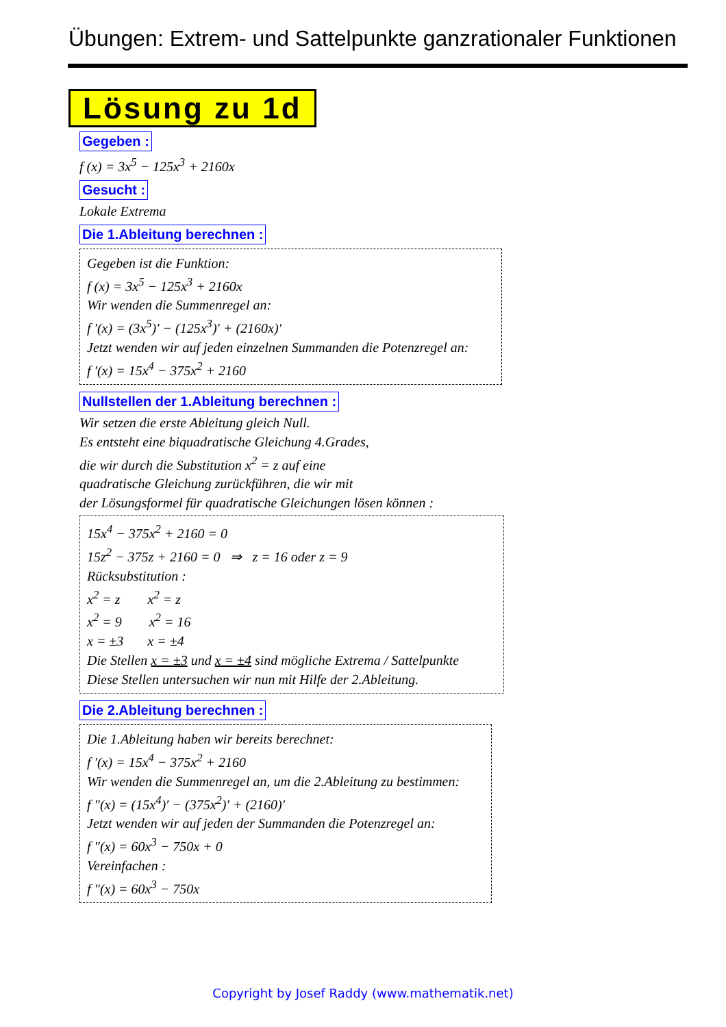Übungen: Extrem- und Sattelpunkte ganzrationaler Funktionen
Lösung zu 1d
Gegeben :
f (x) = 3x<sup>5</sup> − 125x<sup>3</sup> + 2160x
Gesucht :
Lokale Extrema
Die 1.Ableitung berechnen :
Gegeben ist die Funktion:
f (x) = 3x<sup>5</sup> − 125x<sup>3</sup> + 2160x
Wir wenden die Summenregel an:
f ′(x) = (3x<sup>5</sup>)′ − (125x<sup>3</sup>)′ + (2160x)′
Jetzt wenden wir auf jeden einzelnen Summanden die Potenzregel an:
f ′(x) = 15x<sup>4</sup> − 375x<sup>2</sup> + 2160
Nullstellen der 1.Ableitung berechnen :
Wir setzen die erste Ableitung gleich Null.
Es entsteht eine biquadratische Gleichung 4.Grades,
die wir durch die Substitution x<sup>2</sup> = z auf eine
quadratische Gleichung zurückführen, die wir mit
der Lösungsformel für quadratische Gleichungen lösen können :
15x<sup>4</sup> − 375x<sup>2</sup> + 2160 = 0
15z<sup>2</sup> − 375z + 2160 = 0 ⇒ z = 16 oder z = 9
Rücksubstitution :
x<sup>2</sup> = z x<sup>2</sup> = z
x<sup>2</sup> = 9 x<sup>2</sup> = 16
x = ±3 x = ±4
Die Stellen x = ±3 und x = ±4 sind mögliche Extrema / Sattelpunkte
Diese Stellen untersuchen wir nun mit Hilfe der 2.Ableitung.
Die 2.Ableitung berechnen :
Die 1.Ableitung haben wir bereits berechnet:
f ′(x) = 15x<sup>4</sup> − 375x<sup>2</sup> + 2160
Wir wenden die Summenregel an, um die 2.Ableitung zu bestimmen:
f ″(x) = (15x<sup>4</sup>)′ − (375x<sup>2</sup>)′ + (2160)′
Jetzt wenden wir auf jeden der Summanden die Potenzregel an:
f ″(x) = 60x<sup>3</sup> − 750x + 0
Vereinfachen :
f ″(x) = 60x<sup>3</sup> − 750x
Copyright by Josef Raddy (www.mathematik.net)